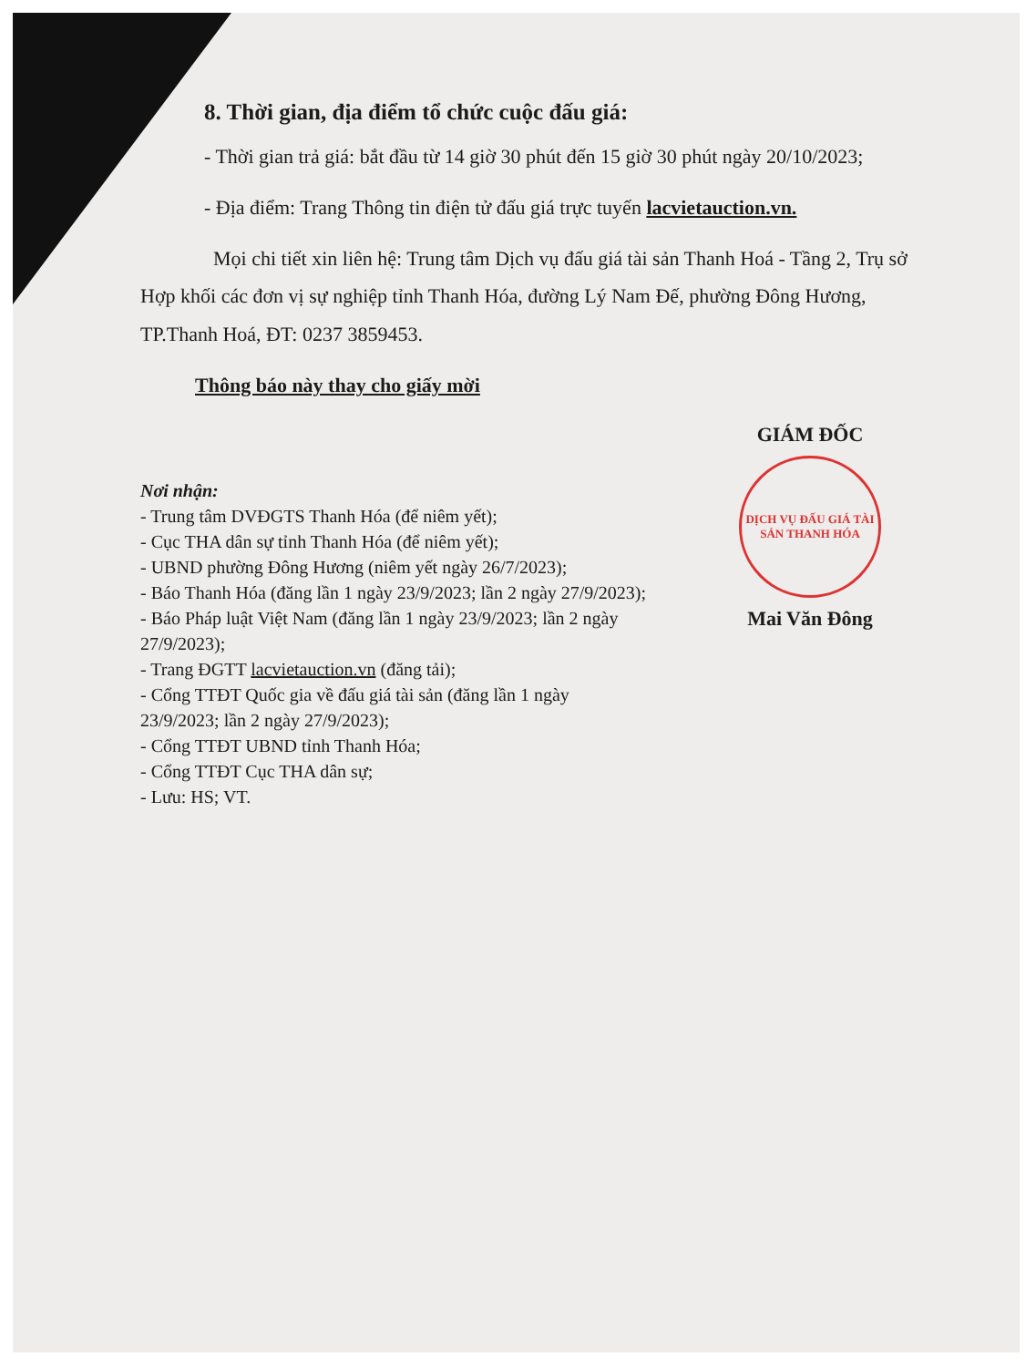8. Thời gian, địa điểm tổ chức cuộc đấu giá:
- Thời gian trả giá: bắt đầu từ 14 giờ 30 phút đến 15 giờ 30 phút ngày 20/10/2023;
- Địa điểm: Trang Thông tin điện tử đấu giá trực tuyến lacvietauction.vn.
Mọi chi tiết xin liên hệ: Trung tâm Dịch vụ đấu giá tài sản Thanh Hoá - Tầng 2, Trụ sở Hợp khối các đơn vị sự nghiệp tỉnh Thanh Hóa, đường Lý Nam Đế, phường Đông Hương, TP.Thanh Hoá, ĐT: 0237 3859453.
Thông báo này thay cho giấy mời
Nơi nhận:
- Trung tâm DVĐGTS Thanh Hóa (để niêm yết);
- Cục THA dân sự tỉnh Thanh Hóa (để niêm yết);
- UBND phường Đông Hương (niêm yết ngày 26/7/2023);
- Báo Thanh Hóa (đăng lần 1 ngày 23/9/2023; lần 2 ngày 27/9/2023);
- Báo Pháp luật Việt Nam (đăng lần 1 ngày 23/9/2023; lần 2 ngày 27/9/2023);
- Trang ĐGTT lacvietauction.vn (đăng tải);
- Cổng TTĐT Quốc gia về đấu giá tài sản (đăng lần 1 ngày 23/9/2023; lần 2 ngày 27/9/2023);
- Cổng TTĐT UBND tỉnh Thanh Hóa;
- Cổng TTĐT Cục THA dân sự;
- Lưu: HS; VT.
GIÁM ĐỐC
DỊCH VỤ ĐẤU GIÁ TÀI SẢN THANH HÓA
Mai Văn Đông